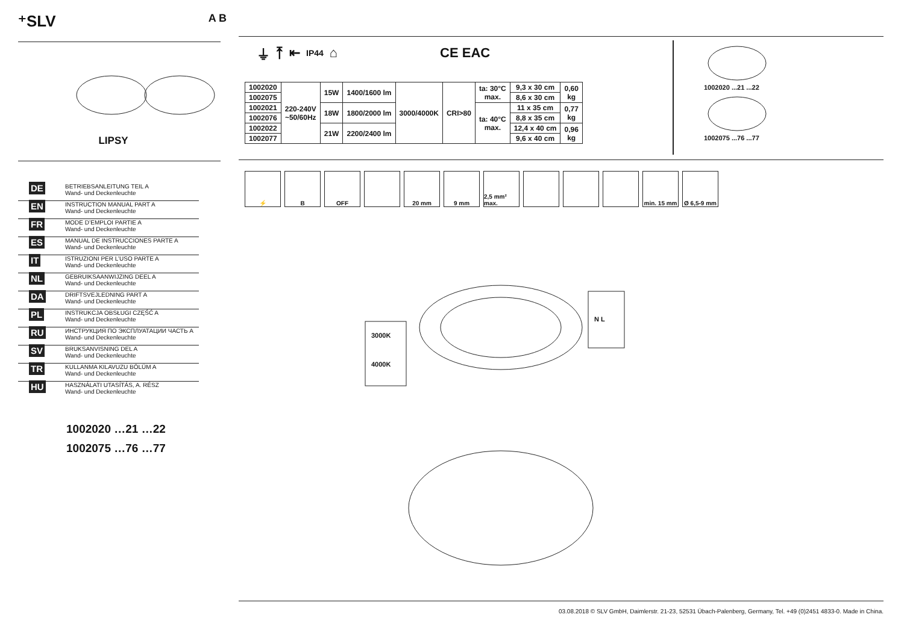⁺SLV A B
LIPSY
DE
BETRIEBSANLEITUNG TEIL A
Wand- und Deckenleuchte
EN
INSTRUCTION MANUAL PART A
Wand- und Deckenleuchte
FR
MODE D’EMPLOI PARTIE A
Wand- und Deckenleuchte
ES
MANUAL DE INSTRUCCIONES PARTE A
Wand- und Deckenleuchte
IT
ISTRUZIONI PER L’USO PARTE A
Wand- und Deckenleuchte
NL
GEBRUIKSAANWIJZING DEEL A
Wand- und Deckenleuchte
DA
DRIFTSVEJLEDNING PART A
Wand- und Deckenleuchte
PL
INSTRUKCJA OBSŁUGI CZĘŚĆ A
Wand- und Deckenleuchte
RU
ИНСТРУКЦИЯ ПО ЭКСПЛУАТАЦИИ ЧАСТЬ A
Wand- und Deckenleuchte
SV
BRUKSANVISNING DEL A
Wand- und Deckenleuchte
TR
KULLANMA KILAVUZU BÖLÜM A
Wand- und Deckenleuchte
HU
HASZNÁLATI UTASÍTÁS, A. RÉSZ
Wand- und Deckenleuchte
1002020 …21 …22
1002075 …76 …77
⏚ ⤒ ⇤ IP44 ⌂ CE EAC
| 1002020 | 220-240V ~50/60Hz | 15W | 1400/1600 lm | 3000/4000K | CRI>80 | ta: 30°C max. | 9,3 x 30 cm | 0,60 kg |
| 1002075 | | | | | | | 8,6 x 30 cm | |
| 1002021 | | 18W | 1800/2000 lm | | | ta: 40°C max. | 11 x 35 cm | 0,77 kg |
| 1002076 | | | | | | | 8,8 x 35 cm | |
| 1002022 | | 21W | 2200/2400 lm | | | | 12,4 x 40 cm | 0,96 kg |
| 1002077 | | | | | | | 9,6 x 40 cm | |
1002020 ...21 ...22
1002075 ...76 ...77
⚡ B OFF 20 mm 9 mm 2,5 mm² max.
min. 15 mm
Ø 6,5-9 mm
3000K
4000K
N L
03.08.2018 © SLV GmbH, Daimlerstr. 21-23, 52531 Übach-Palenberg, Germany, Tel. +49 (0)2451 4833-0. Made in China.